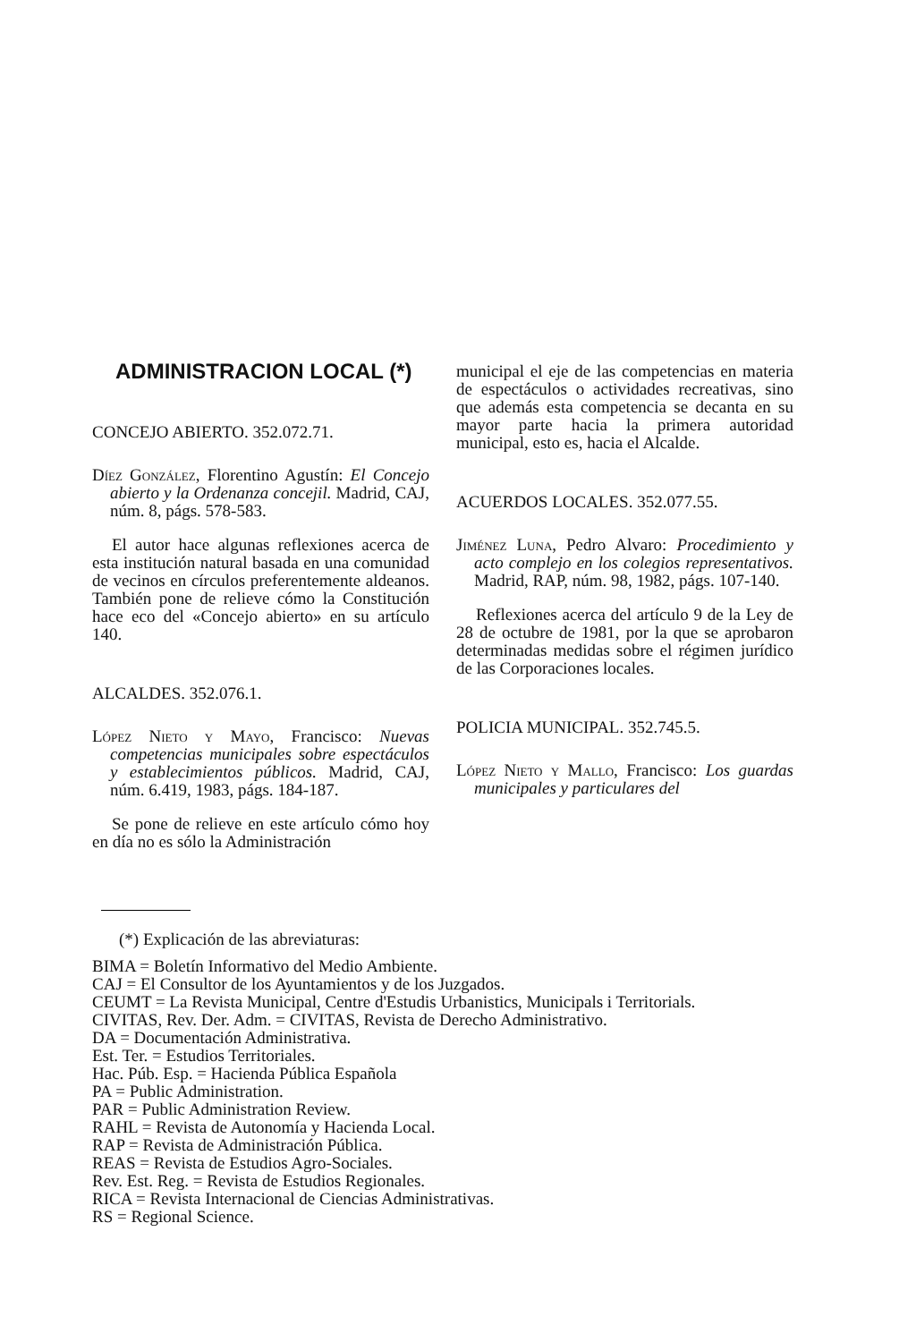ADMINISTRACION LOCAL (*)
CONCEJO ABIERTO. 352.072.71.
Díez González, Florentino Agustín: El Concejo abierto y la Ordenanza concejil. Madrid, CAJ, núm. 8, págs. 578-583.
El autor hace algunas reflexiones acerca de esta institución natural basada en una comunidad de vecinos en círculos preferentemente aldeanos. También pone de relieve cómo la Constitución hace eco del «Concejo abierto» en su artículo 140.
ALCALDES. 352.076.1.
López Nieto y Mayo, Francisco: Nuevas competencias municipales sobre espectáculos y establecimientos públicos. Madrid, CAJ, núm. 6.419, 1983, págs. 184-187.
Se pone de relieve en este artículo cómo hoy en día no es sólo la Administración
municipal el eje de las competencias en materia de espectáculos o actividades recreativas, sino que además esta competencia se decanta en su mayor parte hacia la primera autoridad municipal, esto es, hacia el Alcalde.
ACUERDOS LOCALES. 352.077.55.
Jiménez Luna, Pedro Alvaro: Procedimiento y acto complejo en los colegios representativos. Madrid, RAP, núm. 98, 1982, págs. 107-140.
Reflexiones acerca del artículo 9 de la Ley de 28 de octubre de 1981, por la que se aprobaron determinadas medidas sobre el régimen jurídico de las Corporaciones locales.
POLICIA MUNICIPAL. 352.745.5.
López Nieto y Mallo, Francisco: Los guardas municipales y particulares del
(*) Explicación de las abreviaturas:
BIMA = Boletín Informativo del Medio Ambiente.
CAJ = El Consultor de los Ayuntamientos y de los Juzgados.
CEUMT = La Revista Municipal, Centre d'Estudis Urbanistics, Municipals i Territorials.
CIVITAS, Rev. Der. Adm. = CIVITAS, Revista de Derecho Administrativo.
DA = Documentación Administrativa.
Est. Ter. = Estudios Territoriales.
Hac. Púb. Esp. = Hacienda Pública Española
PA = Public Administration.
PAR = Public Administration Review.
RAHL = Revista de Autonomía y Hacienda Local.
RAP = Revista de Administración Pública.
REAS = Revista de Estudios Agro-Sociales.
Rev. Est. Reg. = Revista de Estudios Regionales.
RICA = Revista Internacional de Ciencias Administrativas.
RS = Regional Science.